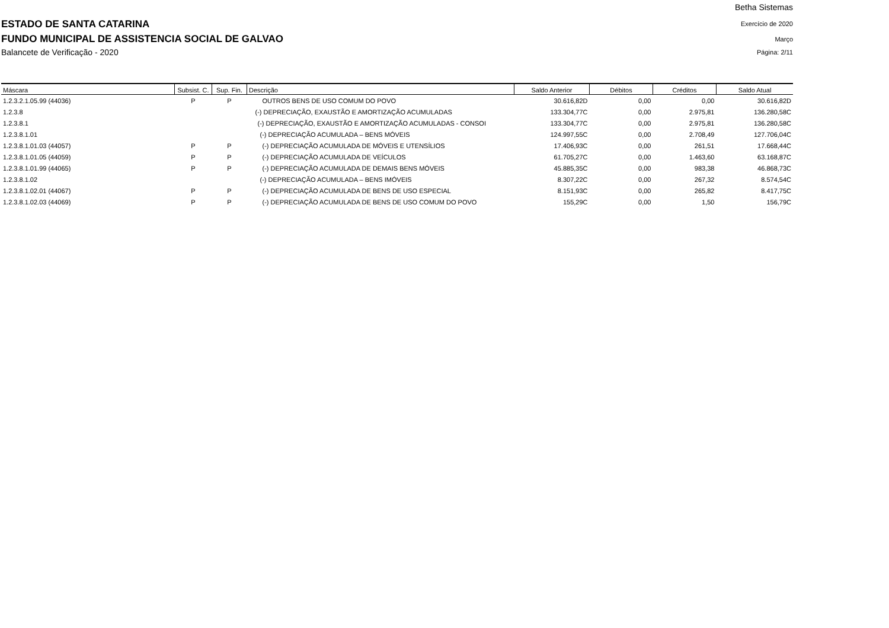ESTADO DE SANTA CATARINA
FUNDO MUNICIPAL DE ASSISTENCIA SOCIAL DE GALVAO
Balancete de Verificação - 2020
Betha Sistemas
Exercício de 2020
Março
Página: 2/11
| Máscara | Subsist. C. | Sup. Fin. | Descrição | Saldo Anterior | Débitos | Créditos | Saldo Atual |
| --- | --- | --- | --- | --- | --- | --- | --- |
| 1.2.3.2.1.05.99 (44036) | P | P | OUTROS BENS DE USO COMUM DO POVO | 30.616,82D | 0,00 | 0,00 | 30.616,82D |
| 1.2.3.8 | | | (-) DEPRECIAÇÃO, EXAUSTÃO E AMORTIZAÇÃO ACUMULADAS | 133.304,77C | 0,00 | 2.975,81 | 136.280,58C |
| 1.2.3.8.1 | | | (-) DEPRECIAÇÃO, EXAUSTÃO E AMORTIZAÇÃO ACUMULADAS - CONSOI | 133.304,77C | 0,00 | 2.975,81 | 136.280,58C |
| 1.2.3.8.1.01 | | | (-) DEPRECIAÇÃO ACUMULADA – BENS MÓVEIS | 124.997,55C | 0,00 | 2.708,49 | 127.706,04C |
| 1.2.3.8.1.01.03 (44057) | P | P | (-) DEPRECIAÇÃO ACUMULADA DE MÓVEIS E UTENSÍLIOS | 17.406,93C | 0,00 | 261,51 | 17.668,44C |
| 1.2.3.8.1.01.05 (44059) | P | P | (-) DEPRECIAÇÃO ACUMULADA DE VEÍCULOS | 61.705,27C | 0,00 | 1.463,60 | 63.168,87C |
| 1.2.3.8.1.01.99 (44065) | P | P | (-) DEPRECIAÇÃO ACUMULADA DE DEMAIS BENS MÓVEIS | 45.885,35C | 0,00 | 983,38 | 46.868,73C |
| 1.2.3.8.1.02 | | | (-) DEPRECIAÇÃO ACUMULADA – BENS IMÓVEIS | 8.307,22C | 0,00 | 267,32 | 8.574,54C |
| 1.2.3.8.1.02.01 (44067) | P | P | (-) DEPRECIAÇÃO ACUMULADA DE BENS DE USO ESPECIAL | 8.151,93C | 0,00 | 265,82 | 8.417,75C |
| 1.2.3.8.1.02.03 (44069) | P | P | (-) DEPRECIAÇÃO ACUMULADA DE BENS DE USO COMUM DO POVO | 155,29C | 0,00 | 1,50 | 156,79C |